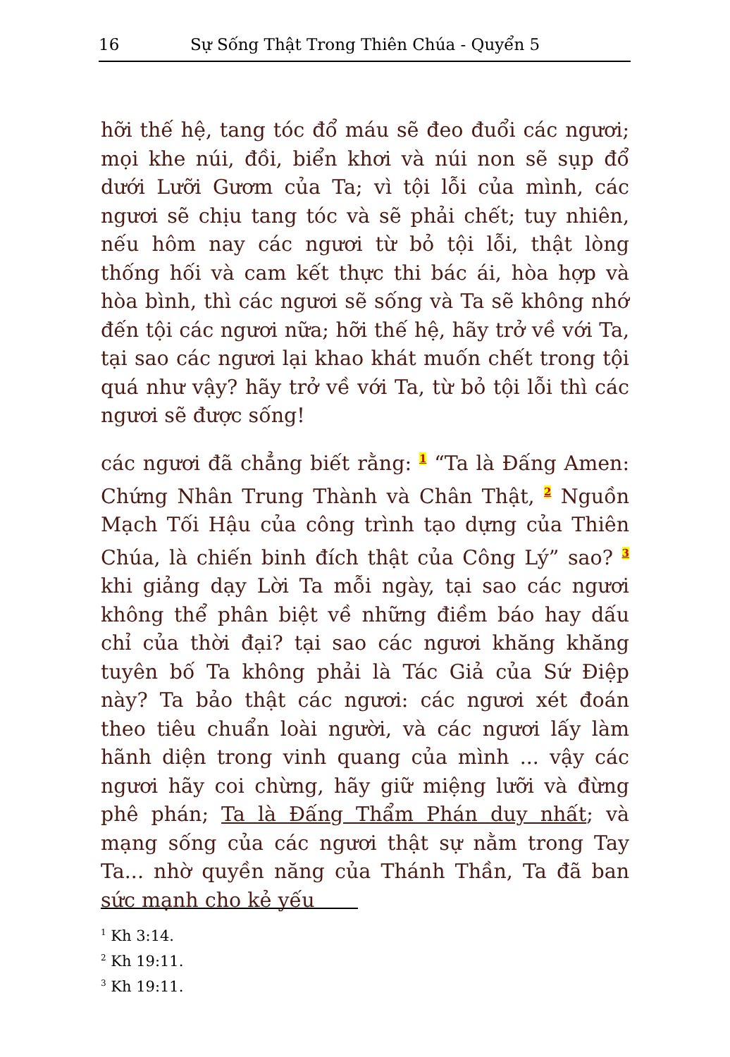16 Sự Sống Thật Trong Thiên Chúa - Quyển 5
hỡi thế hệ, tang tóc đổ máu sẽ đeo đuổi các ngươi; mọi khe núi, đồi, biển khơi và núi non sẽ sụp đổ dưới Lưỡi Gươm của Ta; vì tội lỗi của mình, các ngươi sẽ chịu tang tóc và sẽ phải chết; tuy nhiên, nếu hôm nay các ngươi từ bỏ tội lỗi, thật lòng thống hối và cam kết thực thi bác ái, hòa hợp và hòa bình, thì các ngươi sẽ sống và Ta sẽ không nhớ đến tội các ngươi nữa; hỡi thế hệ, hãy trở về với Ta, tại sao các ngươi lại khao khát muốn chết trong tội quá như vậy? hãy trở về với Ta, từ bỏ tội lỗi thì các ngươi sẽ được sống!
các ngươi đã chẳng biết rằng: <sup>1</sup> “Ta là Đấng Amen: Chứng Nhân Trung Thành và Chân Thật, <sup>2</sup> Nguồn Mạch Tối Hậu của công trình tạo dựng của Thiên Chúa, là chiến binh đích thật của Công Lý” sao? <sup>3</sup> khi giảng dạy Lời Ta mỗi ngày, tại sao các ngươi không thể phân biệt về những điềm báo hay dấu chỉ của thời đại? tại sao các ngươi khăng khăng tuyên bố Ta không phải là Tác Giả của Sứ Điệp này? Ta bảo thật các ngươi: các ngươi xét đoán theo tiêu chuẩn loài người, và các ngươi lấy làm hãnh diện trong vinh quang của mình ... vậy các ngươi hãy coi chừng, hãy giữ miệng lưỡi và đừng phê phán; Ta là Đấng Thẩm Phán duy nhất; và mạng sống của các ngươi thật sự nằm trong Tay Ta... nhờ quyền năng của Thánh Thần, Ta đã ban sức mạnh cho kẻ yếu
<sup>1</sup> Kh 3:14.
<sup>2</sup> Kh 19:11.
<sup>3</sup> Kh 19:11.